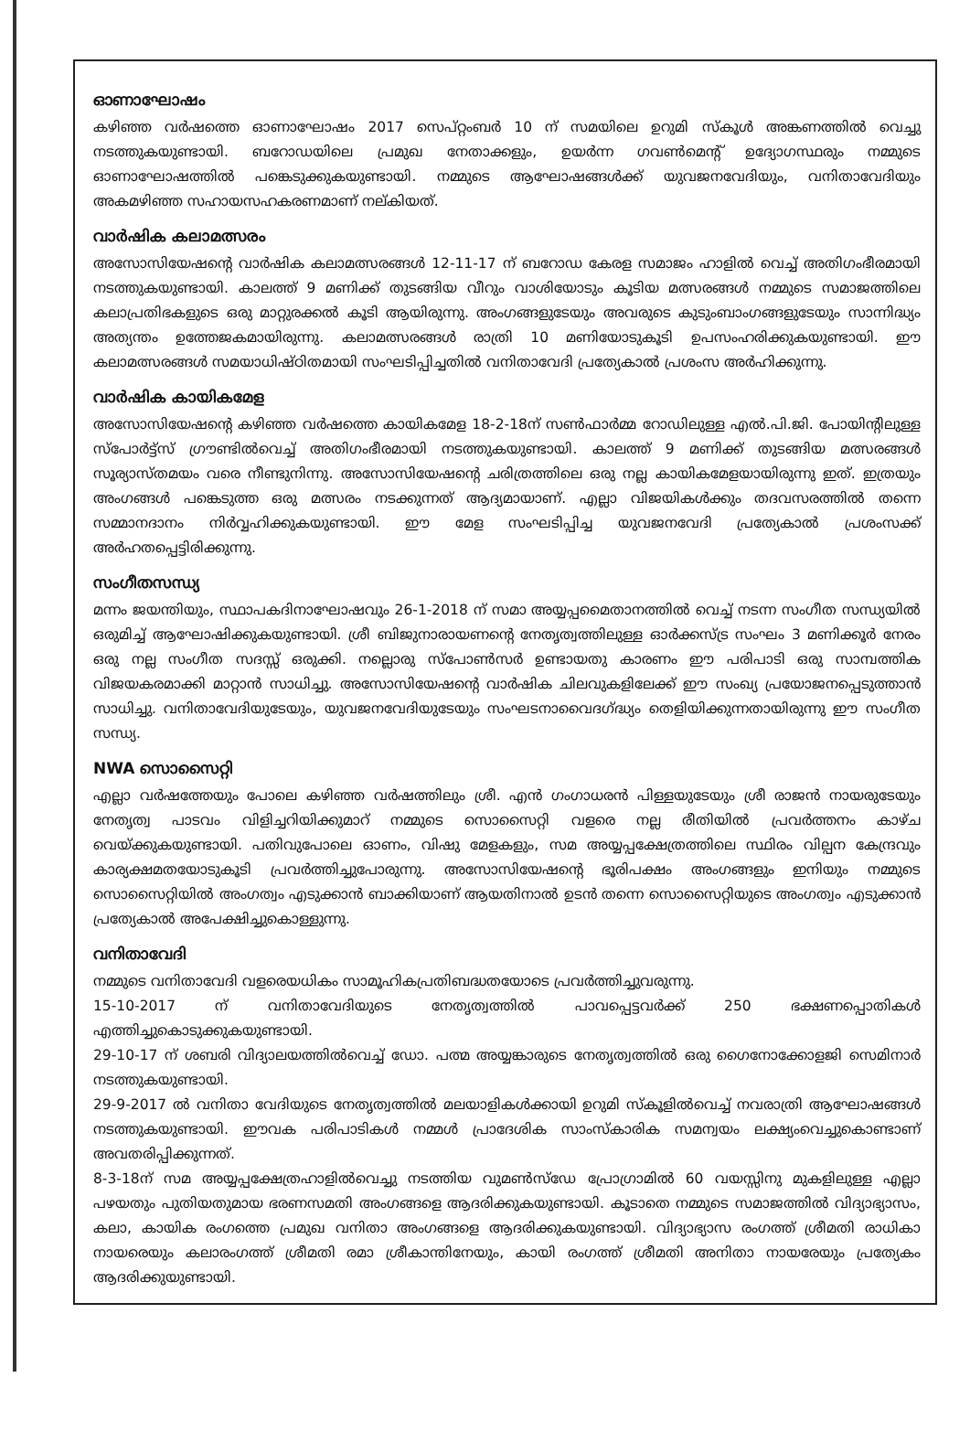ഓണാഘോഷം
കഴിഞ്ഞ വർഷത്തെ ഓണാഘോഷം 2017 സെപ്റ്റംബർ 10 ന് സമയിലെ ഉറുമി സ്കൂൾ അങ്കണത്തിൽ വെച്ചു നടത്തുകയുണ്ടായി. ബറോഡയിലെ പ്രമുഖ നേതാക്കളും, ഉയർന്ന ഗവൺമെന്റ് ഉദ്യോഗസ്ഥരും നമ്മുടെ ഓണാഘോഷത്തിൽ പങ്കെടുക്കുകയുണ്ടായി. നമ്മുടെ ആഘോഷങ്ങൾക്ക് യുവജനവേദിയും, വനിതാവേദിയും അകമഴിഞ്ഞ സഹായസഹകരണമാണ് നല്കിയത്.
വാർഷിക കലാമത്സരം
അസോസിയേഷന്റെ വാർഷിക കലാമത്സരങ്ങൾ 12-11-17 ന് ബറോഡ കേരള സമാജം ഹാളിൽ വെച്ച് അതിഗംഭീരമായി നടത്തുകയുണ്ടായി. കാലത്ത് 9 മണിക്ക് തുടങ്ങിയ വീറും വാശിയോടും കൂടിയ മത്സരങ്ങൾ നമ്മുടെ സമാജത്തിലെ കലാപ്രതിഭകളുടെ ഒരു മാറ്റുരക്കൽ കൂടി ആയിരുന്നു. അംഗങ്ങളുടേയും അവരുടെ കുടുംബാംഗങ്ങളുടേയും സാന്നിദ്ധ്യം അത്യന്തം ഉത്തേജകമായിരുന്നു. കലാമത്സരങ്ങൾ രാത്രി 10 മണിയോടുകൂടി ഉപസംഹരിക്കുകയുണ്ടായി. ഈ കലാമത്സരങ്ങൾ സമയാധിഷ്ഠിതമായി സംഘടിപ്പിച്ചതിൽ വനിതാവേദി പ്രത്യേകാൽ പ്രശംസ അർഹിക്കുന്നു.
വാർഷിക കായികമേള
അസോസിയേഷന്റെ കഴിഞ്ഞ വർഷത്തെ കായികമേള 18-2-18ന് സൺഫാർമ്മ റോഡിലുള്ള എൽ.പി.ജി. പോയിന്റിലുള്ള സ്പോർട്ട്സ് ഗ്രൗണ്ടിൽവെച്ച് അതിഗംഭീരമായി നടത്തുകയുണ്ടായി. കാലത്ത് 9 മണിക്ക് തുടങ്ങിയ മത്സരങ്ങൾ സൂര്യാസ്തമയം വരെ നീണ്ടുനിന്നു. അസോസിയേഷന്റെ ചരിത്രത്തിലെ ഒരു നല്ല കായികമേളയായിരുന്നു ഇത്. ഇത്രയും അംഗങ്ങൾ പങ്കെടുത്ത ഒരു മത്സരം നടക്കുന്നത് ആദ്യമായാണ്. എല്ലാ വിജയികൾക്കും തദവസരത്തിൽ തന്നെ സമ്മാനദാനം നിർവ്വഹിക്കുകയുണ്ടായി. ഈ മേള സംഘടിപ്പിച്ച യുവജനവേദി പ്രത്യേകാൽ പ്രശംസക്ക് അർഹതപ്പെട്ടിരിക്കുന്നു.
സംഗീതസന്ധ്യ
മന്നം ജയന്തിയും, സ്ഥാപകദിനാഘോഷവും 26-1-2018 ന് സമാ അയ്യപ്പമൈതാനത്തിൽ വെച്ച് നടന്ന സംഗീത സന്ധ്യയിൽ ഒരുമിച്ച് ആഘോഷിക്കുകയുണ്ടായി. ശ്രീ ബിജുനാരായണന്റെ നേതൃത്വത്തിലുള്ള ഓർക്കസ്ട്ര സംഘം 3 മണിക്കൂർ നേരം ഒരു നല്ല സംഗീത സദസ്സ് ഒരുക്കി. നല്ലൊരു സ്പോൺസർ ഉണ്ടായതു കാരണം ഈ പരിപാടി ഒരു സാമ്പത്തിക വിജയകരമാക്കി മാറ്റാൻ സാധിച്ചു. അസോസിയേഷന്റെ വാർഷിക ചിലവുകളിലേക്ക് ഈ സംഖ്യ പ്രയോജനപ്പെടുത്താൻ സാധിച്ചു. വനിതാവേദിയുടേയും, യുവജനവേദിയുടേയും സംഘടനാവൈദഗ്ദ്ധ്യം തെളിയിക്കുന്നതായിരുന്നു ഈ സംഗീത സന്ധ്യ.
NWA സൊസൈറ്റി
എല്ലാ വർഷത്തേയും പോലെ കഴിഞ്ഞ വർഷത്തിലും ശ്രീ. എൻ ഗംഗാധരൻ പിള്ളയുടേയും ശ്രീ രാജൻ നായരുടേയും നേതൃത്വ പാടവം വിളിച്ചറിയിക്കുമാറ് നമ്മുടെ സൊസൈറ്റി വളരെ നല്ല രീതിയിൽ പ്രവർത്തനം കാഴ്ച വെയ്ക്കുകയുണ്ടായി. പതിവുപോലെ ഓണം, വിഷു മേളകളും, സമ അയ്യപ്പക്ഷേത്രത്തിലെ സ്ഥിരം വില്പന കേന്ദ്രവും കാര്യക്ഷമതയോടുകൂടി പ്രവർത്തിച്ചുപോരുന്നു. അസോസിയേഷന്റെ ഭൂരിപക്ഷം അംഗങ്ങളും ഇനിയും നമ്മുടെ സൊസൈറ്റിയിൽ അംഗത്വം എടുക്കാൻ ബാക്കിയാണ് ആയതിനാൽ ഉടൻ തന്നെ സൊസൈറ്റിയുടെ അംഗത്വം എടുക്കാൻ പ്രത്യേകാൽ അപേക്ഷിച്ചുകൊള്ളുന്നു.
വനിതാവേദി
നമ്മുടെ വനിതാവേദി വളരെയധികം സാമൂഹികപ്രതിബദ്ധതയോടെ പ്രവർത്തിച്ചുവരുന്നു.
15-10-2017 ന് വനിതാവേദിയുടെ നേതൃത്വത്തിൽ പാവപ്പെട്ടവർക്ക് 250 ഭക്ഷണപ്പൊതികൾ എത്തിച്ചുകൊടുക്കുകയുണ്ടായി.
29-10-17 ന് ശബരി വിദ്യാലയത്തിൽവെച്ച് ഡോ. പത്മ അയ്യങ്കാരുടെ നേതൃത്വത്തിൽ ഒരു ഗൈനോക്കോളജി സെമിനാർ നടത്തുകയുണ്ടായി.
29-9-2017 ൽ വനിതാ വേദിയുടെ നേതൃത്വത്തിൽ മലയാളികൾക്കായി ഉറുമി സ്കൂളിൽവെച്ച് നവരാത്രി ആഘോഷങ്ങൾ നടത്തുകയുണ്ടായി. ഈവക പരിപാടികൾ നമ്മൾ പ്രാദേശിക സാംസ്കാരിക സമന്വയം ലക്ഷ്യംവെച്ചുകൊണ്ടാണ് അവതരിപ്പിക്കുന്നത്.
8-3-18ന് സമ അയ്യപ്പക്ഷേത്രഹാളിൽവെച്ചു നടത്തിയ വുമൺസ്ഡേ പ്രോഗ്രാമിൽ 60 വയസ്സിനു മുകളിലുള്ള എല്ലാ പഴയതും പുതിയതുമായ ഭരണസമതി അംഗങ്ങളെ ആദരിക്കുകയുണ്ടായി. കൂടാതെ നമ്മുടെ സമാജത്തിൽ വിദ്യാഭ്യാസം, കലാ, കായിക രംഗത്തെ പ്രമുഖ വനിതാ അംഗങ്ങളെ ആദരിക്കുകയുണ്ടായി. വിദ്യാഭ്യാസ രംഗത്ത് ശ്രീമതി രാധികാ നായരെയും കലാരംഗത്ത് ശ്രീമതി രമാ ശ്രീകാന്തിനേയും, കായി രംഗത്ത് ശ്രീമതി അനിതാ നായരേയും പ്രത്യേകം ആദരിക്കുയുണ്ടായി.